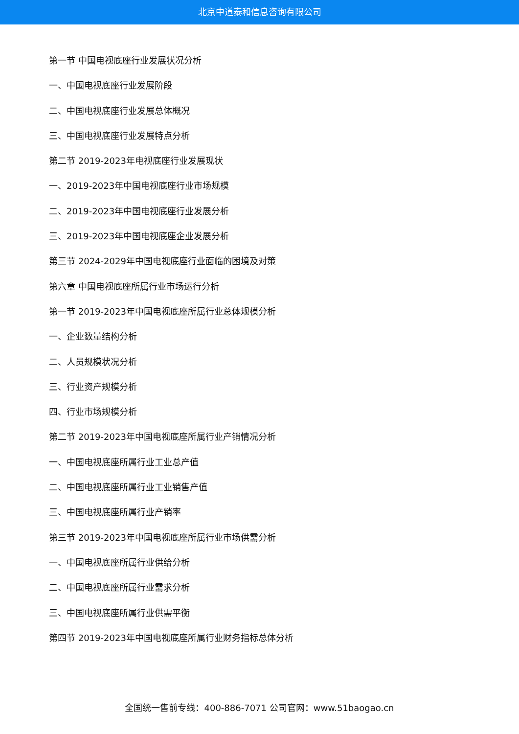北京中道泰和信息咨询有限公司
第一节 中国电视底座行业发展状况分析
一、中国电视底座行业发展阶段
二、中国电视底座行业发展总体概况
三、中国电视底座行业发展特点分析
第二节 2019-2023年电视底座行业发展现状
一、2019-2023年中国电视底座行业市场规模
二、2019-2023年中国电视底座行业发展分析
三、2019-2023年中国电视底座企业发展分析
第三节 2024-2029年中国电视底座行业面临的困境及对策
第六章 中国电视底座所属行业市场运行分析
第一节 2019-2023年中国电视底座所属行业总体规模分析
一、企业数量结构分析
二、人员规模状况分析
三、行业资产规模分析
四、行业市场规模分析
第二节 2019-2023年中国电视底座所属行业产销情况分析
一、中国电视底座所属行业工业总产值
二、中国电视底座所属行业工业销售产值
三、中国电视底座所属行业产销率
第三节 2019-2023年中国电视底座所属行业市场供需分析
一、中国电视底座所属行业供给分析
二、中国电视底座所属行业需求分析
三、中国电视底座所属行业供需平衡
第四节 2019-2023年中国电视底座所属行业财务指标总体分析
全国统一售前专线：400-886-7071 公司官网：www.51baogao.cn